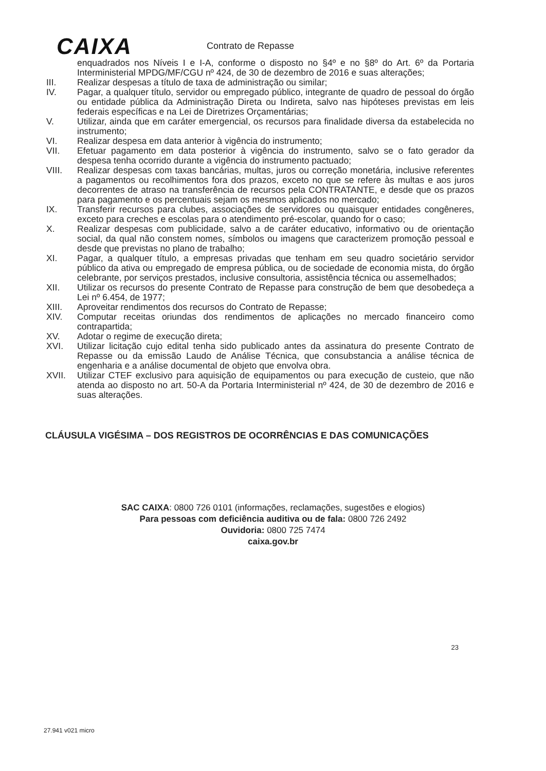CAIXA
Contrato de Repasse
enquadrados nos Níveis I e I-A, conforme o disposto no §4º e no §8º do Art. 6º da Portaria Interministerial MPDG/MF/CGU nº 424, de 30 de dezembro de 2016 e suas alterações;
III. Realizar despesas a título de taxa de administração ou similar;
IV. Pagar, a qualquer título, servidor ou empregado público, integrante de quadro de pessoal do órgão ou entidade pública da Administração Direta ou Indireta, salvo nas hipóteses previstas em leis federais específicas e na Lei de Diretrizes Orçamentárias;
V. Utilizar, ainda que em caráter emergencial, os recursos para finalidade diversa da estabelecida no instrumento;
VI. Realizar despesa em data anterior à vigência do instrumento;
VII. Efetuar pagamento em data posterior à vigência do instrumento, salvo se o fato gerador da despesa tenha ocorrido durante a vigência do instrumento pactuado;
VIII. Realizar despesas com taxas bancárias, multas, juros ou correção monetária, inclusive referentes a pagamentos ou recolhimentos fora dos prazos, exceto no que se refere às multas e aos juros decorrentes de atraso na transferência de recursos pela CONTRATANTE, e desde que os prazos para pagamento e os percentuais sejam os mesmos aplicados no mercado;
IX. Transferir recursos para clubes, associações de servidores ou quaisquer entidades congêneres, exceto para creches e escolas para o atendimento pré-escolar, quando for o caso;
X. Realizar despesas com publicidade, salvo a de caráter educativo, informativo ou de orientação social, da qual não constem nomes, símbolos ou imagens que caracterizem promoção pessoal e desde que previstas no plano de trabalho;
XI. Pagar, a qualquer título, a empresas privadas que tenham em seu quadro societário servidor público da ativa ou empregado de empresa pública, ou de sociedade de economia mista, do órgão celebrante, por serviços prestados, inclusive consultoria, assistência técnica ou assemelhados;
XII. Utilizar os recursos do presente Contrato de Repasse para construção de bem que desobedeça a Lei nº 6.454, de 1977;
XIII. Aproveitar rendimentos dos recursos do Contrato de Repasse;
XIV. Computar receitas oriundas dos rendimentos de aplicações no mercado financeiro como contrapartida;
XV. Adotar o regime de execução direta;
XVI. Utilizar licitação cujo edital tenha sido publicado antes da assinatura do presente Contrato de Repasse ou da emissão Laudo de Análise Técnica, que consubstancia a análise técnica de engenharia e a análise documental de objeto que envolva obra.
XVII. Utilizar CTEF exclusivo para aquisição de equipamentos ou para execução de custeio, que não atenda ao disposto no art. 50-A da Portaria Interministerial nº 424, de 30 de dezembro de 2016 e suas alterações.
CLÁUSULA VIGÉSIMA – DOS REGISTROS DE OCORRÊNCIAS E DAS COMUNICAÇÕES
23
SAC CAIXA: 0800 726 0101 (informações, reclamações, sugestões e elogios)
Para pessoas com deficiência auditiva ou de fala: 0800 726 2492
Ouvidoria: 0800 725 7474
caixa.gov.br
27.941 v021 micro